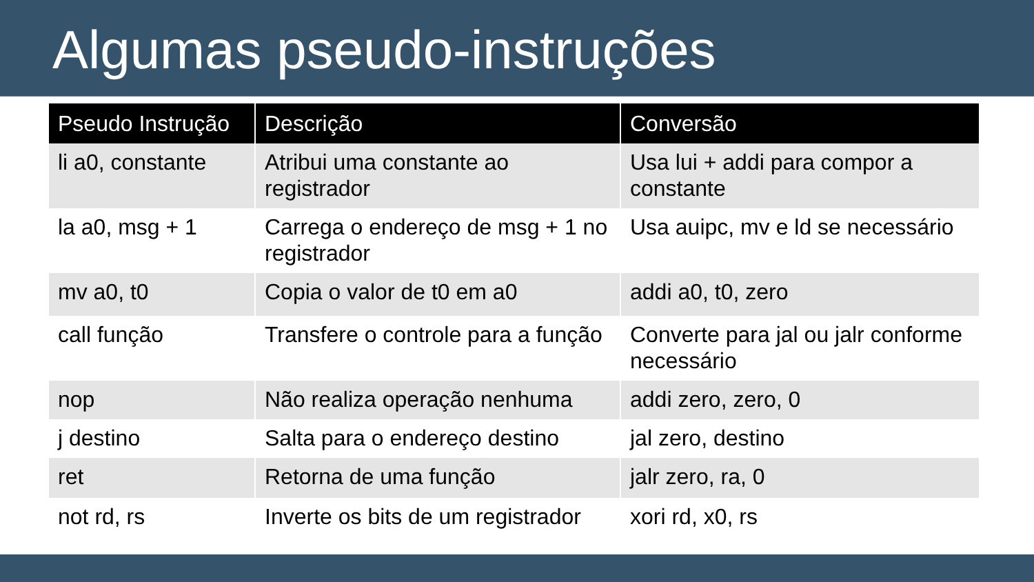Algumas pseudo-instruções
| Pseudo Instrução | Descrição | Conversão |
| --- | --- | --- |
| li a0, constante | Atribui uma constante ao registrador | Usa lui + addi para compor a constante |
| la a0, msg + 1 | Carrega o endereço de msg + 1 no registrador | Usa auipc, mv e ld se necessário |
| mv a0, t0 | Copia o valor de t0 em a0 | addi a0, t0, zero |
| call função | Transfere o controle para a função | Converte para jal ou jalr conforme necessário |
| nop | Não realiza operação nenhuma | addi zero, zero, 0 |
| j destino | Salta para o endereço destino | jal zero, destino |
| ret | Retorna de uma função | jalr zero, ra, 0 |
| not rd, rs | Inverte os bits de um registrador | xori rd, x0, rs |